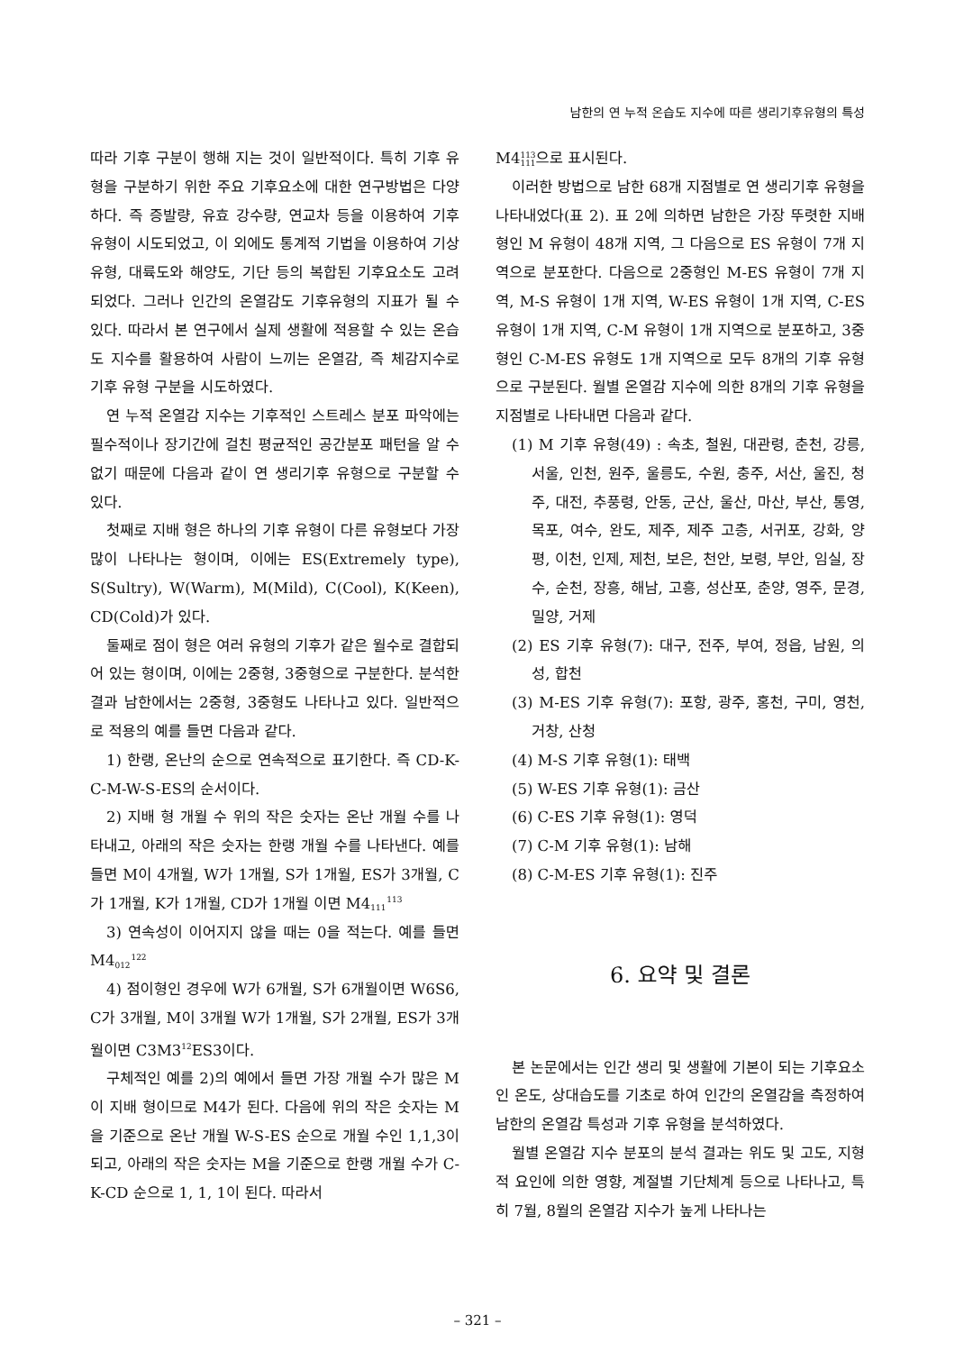남한의 연 누적 온습도 지수에 따른 생리기후유형의 특성
따라 기후 구분이 행해 지는 것이 일반적이다. 특히 기후 유형을 구분하기 위한 주요 기후요소에 대한 연구방법은 다양하다. 즉 증발량, 유효 강수량, 연교차 등을 이용하여 기후 유형이 시도되었고, 이 외에도 통계적 기법을 이용하여 기상 유형, 대륙도와 해양도, 기단 등의 복합된 기후요소도 고려되었다. 그러나 인간의 온열감도 기후유형의 지표가 될 수 있다. 따라서 본 연구에서 실제 생활에 적용할 수 있는 온습도 지수를 활용하여 사람이 느끼는 온열감, 즉 체감지수로 기후 유형 구분을 시도하였다.
연 누적 온열감 지수는 기후적인 스트레스 분포 파악에는 필수적이나 장기간에 걸친 평균적인 공간분포 패턴을 알 수 없기 때문에 다음과 같이 연 생리기후 유형으로 구분할 수 있다.
첫째로 지배 형은 하나의 기후 유형이 다른 유형보다 가장 많이 나타나는 형이며, 이에는 ES(Extremely type), S(Sultry), W(Warm), M(Mild), C(Cool), K(Keen), CD(Cold)가 있다.
둘째로 점이 형은 여러 유형의 기후가 같은 월수로 결합되어 있는 형이며, 이에는 2중형, 3중형으로 구분한다. 분석한 결과 남한에서는 2중형, 3중형도 나타나고 있다. 일반적으로 적용의 예를 들면 다음과 같다.
1) 한랭, 온난의 순으로 연속적으로 표기한다. 즉 CD-K-C-M-W-S-ES의 순서이다.
2) 지배 형 개월 수 위의 작은 숫자는 온난 개월 수를 나타내고, 아래의 작은 숫자는 한랭 개월 수를 나타낸다. 예를 들면 M이 4개월, W가 1개월, S가 1개월, ES가 3개월, C가 1개월, K가 1개월, CD가 1개월 이면 M4113
111
3) 연속성이 이어지지 않을 때는 0을 적는다. 예를 들면 M4122
012
4) 점이형인 경우에 W가 6개월, S가 6개월이면 W6S6, C가 3개월, M이 3개월 W가 1개월, S가 2개월, ES가 3개월이면 C3M3<sup>12</sup>ES3이다.
구체적인 예를 2)의 예에서 들면 가장 개월 수가 많은 M이 지배 형이므로 M4가 된다. 다음에 위의 작은 숫자는 M을 기준으로 온난 개월 W-S-ES 순으로 개월 수인 1,1,3이 되고, 아래의 작은 숫자는 M을 기준으로 한랭 개월 수가 C-K-CD 순으로 1, 1, 1이 된다. 따라서
M4113
111으로 표시된다.
이러한 방법으로 남한 68개 지점별로 연 생리기후 유형을 나타내었다(표 2). 표 2에 의하면 남한은 가장 뚜렷한 지배형인 M 유형이 48개 지역, 그 다음으로 ES 유형이 7개 지역으로 분포한다. 다음으로 2중형인 M-ES 유형이 7개 지역, M-S 유형이 1개 지역, W-ES 유형이 1개 지역, C-ES 유형이 1개 지역, C-M 유형이 1개 지역으로 분포하고, 3중형인 C-M-ES 유형도 1개 지역으로 모두 8개의 기후 유형으로 구분된다. 월별 온열감 지수에 의한 8개의 기후 유형을 지점별로 나타내면 다음과 같다.
(1) M 기후 유형(49) : 속초, 철원, 대관령, 춘천, 강릉, 서울, 인천, 원주, 울릉도, 수원, 충주, 서산, 울진, 청주, 대전, 추풍령, 안동, 군산, 울산, 마산, 부산, 통영, 목포, 여수, 완도, 제주, 제주 고층, 서귀포, 강화, 양평, 이천, 인제, 제천, 보은, 천안, 보령, 부안, 임실, 장수, 순천, 장흥, 해남, 고흥, 성산포, 춘양, 영주, 문경, 밀양, 거제
(2) ES 기후 유형(7): 대구, 전주, 부여, 정읍, 남원, 의성, 합천
(3) M-ES 기후 유형(7): 포항, 광주, 홍천, 구미, 영천, 거창, 산청
(4) M-S 기후 유형(1): 태백
(5) W-ES 기후 유형(1): 금산
(6) C-ES 기후 유형(1): 영덕
(7) C-M 기후 유형(1): 남해
(8) C-M-ES 기후 유형(1): 진주
6. 요약 및 결론
본 논문에서는 인간 생리 및 생활에 기본이 되는 기후요소인 온도, 상대습도를 기초로 하여 인간의 온열감을 측정하여 남한의 온열감 특성과 기후 유형을 분석하였다.
월별 온열감 지수 분포의 분석 결과는 위도 및 고도, 지형적 요인에 의한 영향, 계절별 기단체계 등으로 나타나고, 특히 7월, 8월의 온열감 지수가 높게 나타나는
– 321 –